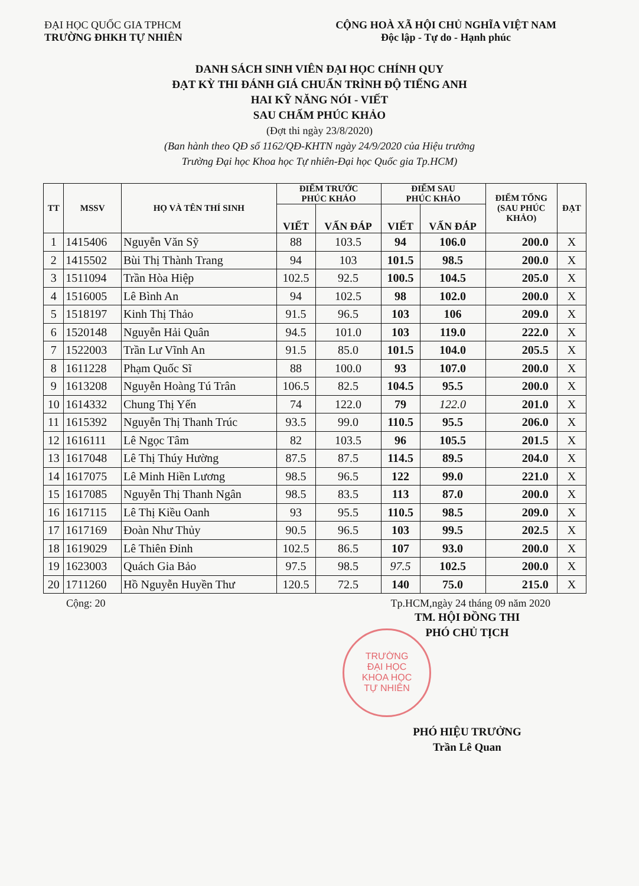ĐẠI HỌC QUỐC GIA TPHCM
TRƯỜNG ĐHKH TỰ NHIÊN
CỘNG HOÀ XÃ HỘI CHỦ NGHĨA VIỆT NAM
Độc lập - Tự do - Hạnh phúc
DANH SÁCH SINH VIÊN ĐẠI HỌC CHÍNH QUY
ĐẠT KỲ THI ĐÁNH GIÁ CHUẨN TRÌNH ĐỘ TIẾNG ANH
HAI KỸ NĂNG NÓI - VIẾT
SAU CHẤM PHÚC KHẢO
(Đợt thi ngày 23/8/2020)
(Ban hành theo QĐ số 1162/QĐ-KHTN ngày 24/9/2020 của Hiệu trưởng
Trường Đại học Khoa học Tự nhiên-Đại học Quốc gia Tp.HCM)
| TT | MSSV | HỌ VÀ TÊN THÍ SINH | ĐIỂM TRƯỚC PHÚC KHẢO | | ĐIỂM SAU PHÚC KHẢO | | ĐIỂM TỔNG (SAU PHÚC KHẢO) | ĐẠT |
| --- | --- | --- | --- | --- | --- | --- | --- | --- |
| | | | VIẾT | VẤN ĐÁP | VIẾT | VẤN ĐÁP | | |
| 1 | 1415406 | Nguyễn Văn Sỹ | 88 | 103.5 | 94 | 106.0 | 200.0 | X |
| 2 | 1415502 | Bùi Thị Thành Trang | 94 | 103 | 101.5 | 98.5 | 200.0 | X |
| 3 | 1511094 | Trần Hòa Hiệp | 102.5 | 92.5 | 100.5 | 104.5 | 205.0 | X |
| 4 | 1516005 | Lê Bình An | 94 | 102.5 | 98 | 102.0 | 200.0 | X |
| 5 | 1518197 | Kinh Thị Thảo | 91.5 | 96.5 | 103 | 106 | 209.0 | X |
| 6 | 1520148 | Nguyễn Hải Quân | 94.5 | 101.0 | 103 | 119.0 | 222.0 | X |
| 7 | 1522003 | Trần Lư Vĩnh An | 91.5 | 85.0 | 101.5 | 104.0 | 205.5 | X |
| 8 | 1611228 | Phạm Quốc Sĩ | 88 | 100.0 | 93 | 107.0 | 200.0 | X |
| 9 | 1613208 | Nguyễn Hoàng Tú Trân | 106.5 | 82.5 | 104.5 | 95.5 | 200.0 | X |
| 10 | 1614332 | Chung Thị Yến | 74 | 122.0 | 79 | 122.0 | 201.0 | X |
| 11 | 1615392 | Nguyễn Thị Thanh Trúc | 93.5 | 99.0 | 110.5 | 95.5 | 206.0 | X |
| 12 | 1616111 | Lê Ngọc Tâm | 82 | 103.5 | 96 | 105.5 | 201.5 | X |
| 13 | 1617048 | Lê Thị Thúy Hường | 87.5 | 87.5 | 114.5 | 89.5 | 204.0 | X |
| 14 | 1617075 | Lê Minh Hiền Lương | 98.5 | 96.5 | 122 | 99.0 | 221.0 | X |
| 15 | 1617085 | Nguyễn Thị Thanh Ngân | 98.5 | 83.5 | 113 | 87.0 | 200.0 | X |
| 16 | 1617115 | Lê Thị Kiều Oanh | 93 | 95.5 | 110.5 | 98.5 | 209.0 | X |
| 17 | 1617169 | Đoàn Như Thủy | 90.5 | 96.5 | 103 | 99.5 | 202.5 | X |
| 18 | 1619029 | Lê Thiên Đỉnh | 102.5 | 86.5 | 107 | 93.0 | 200.0 | X |
| 19 | 1623003 | Quách Gia Bảo | 97.5 | 98.5 | 97.5 | 102.5 | 200.0 | X |
| 20 | 1711260 | Hồ Nguyễn Huyền Thư | 120.5 | 72.5 | 140 | 75.0 | 215.0 | X |
Cộng: 20 Tp.HCM,ngày 24 tháng 09 năm 2020
TM. HỘI ĐỒNG THI
PHÓ CHỦ TỊCH
TRƯỜNG
ĐẠI HỌC
KHOA HỌC
TỰ NHIÊN
PHÓ HIỆU TRƯỞNG
Trần Lê Quan